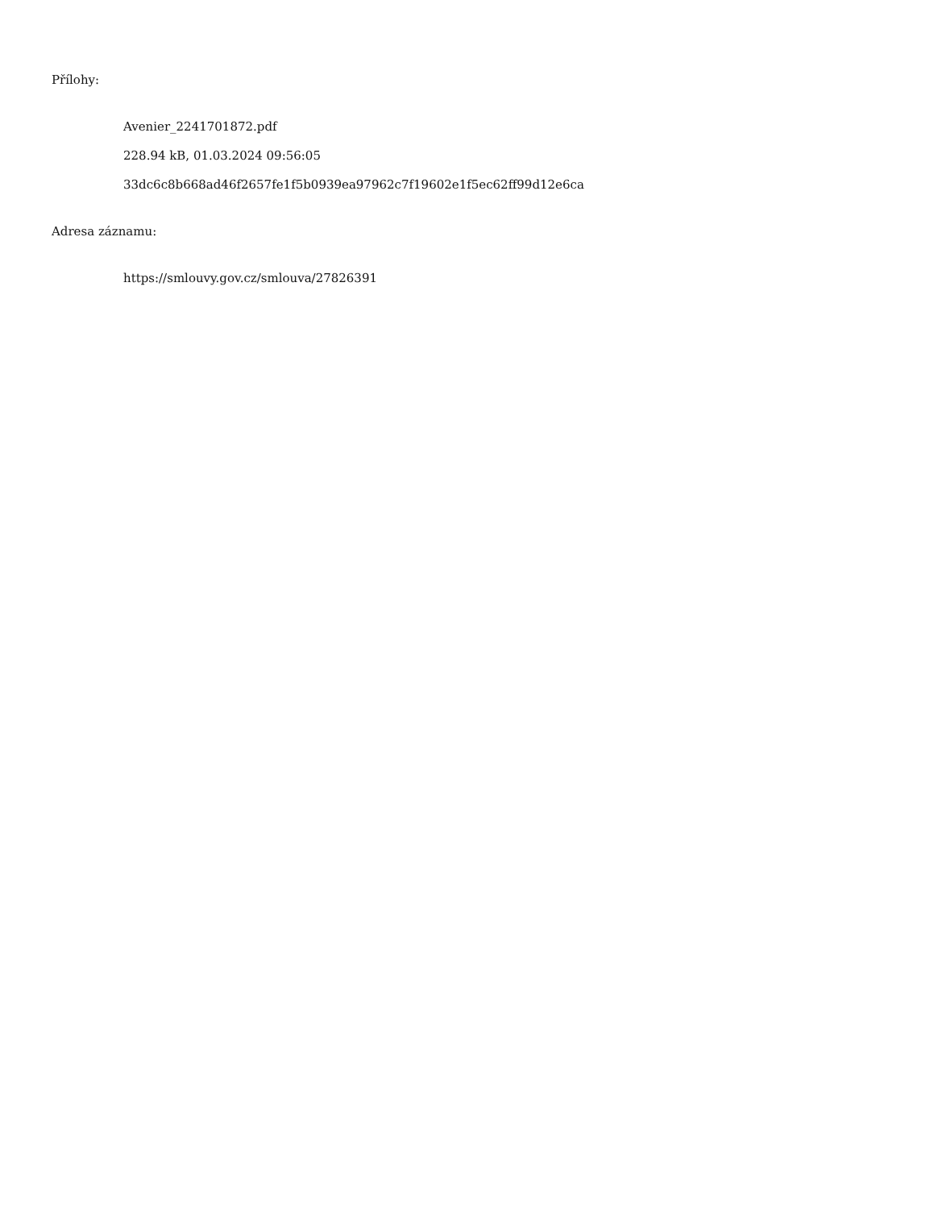Přílohy:
Avenier_2241701872.pdf
228.94 kB, 01.03.2024 09:56:05
33dc6c8b668ad46f2657fe1f5b0939ea97962c7f19602e1f5ec62ff99d12e6ca
Adresa záznamu:
https://smlouvy.gov.cz/smlouva/27826391